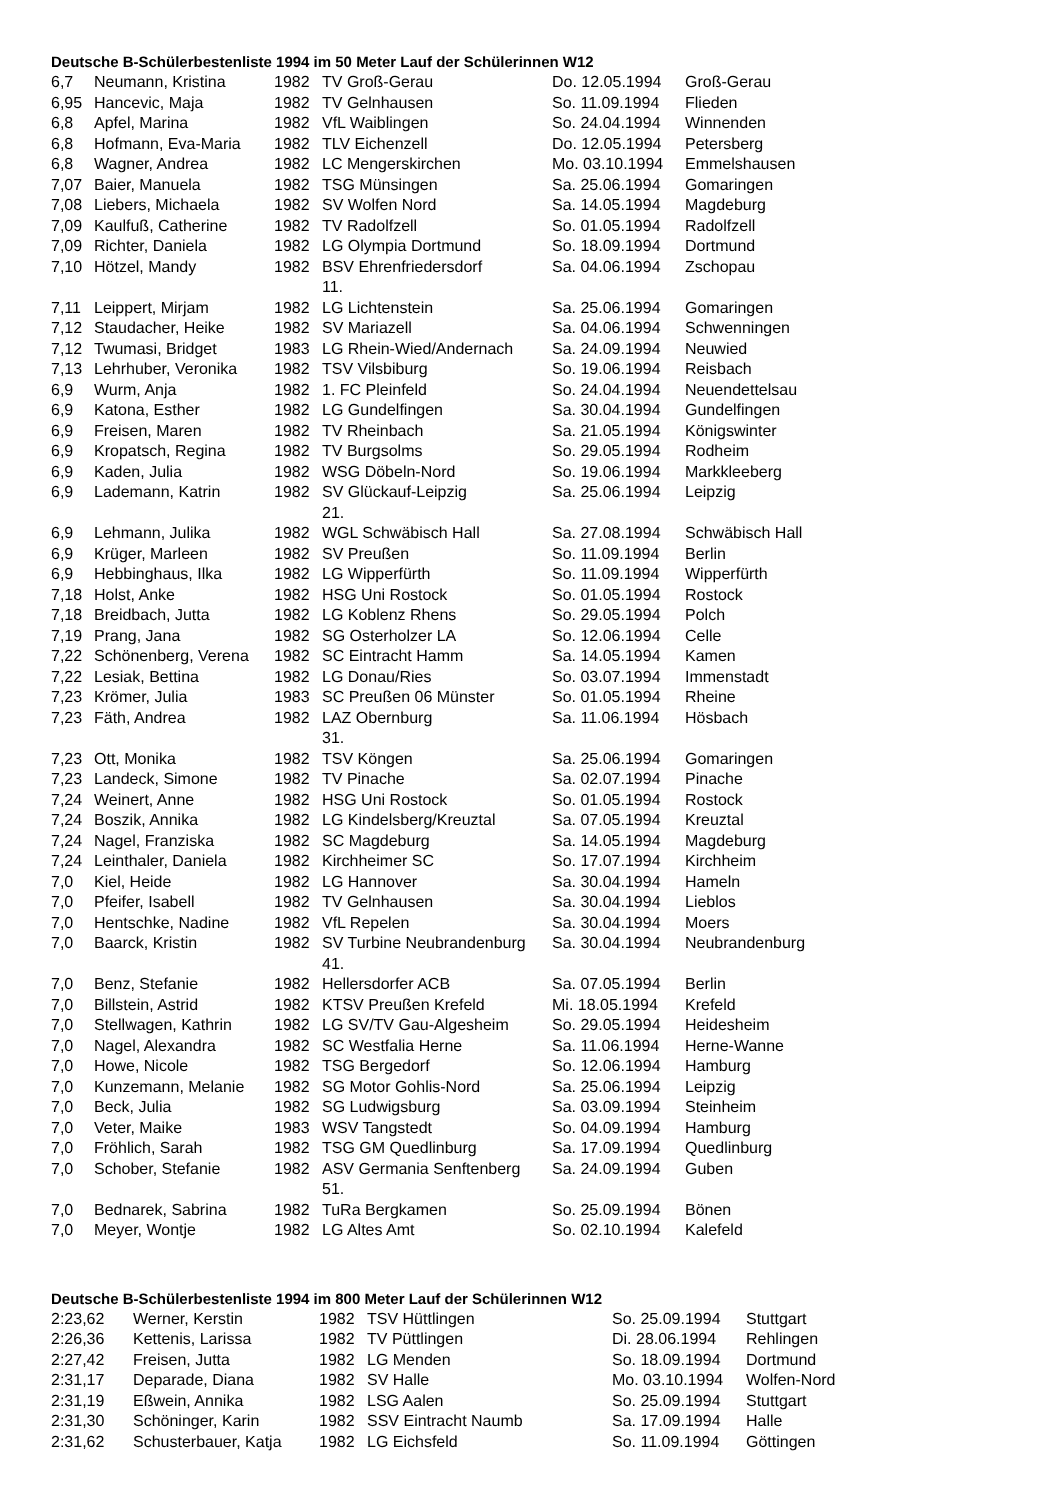Deutsche B-Schülerbestenliste 1994 im 50 Meter Lauf der Schülerinnen W12
| 6,7 | Neumann, Kristina | 1982 | TV Groß-Gerau | Do. 12.05.1994 | Groß-Gerau |
| 6,95 | Hancevic, Maja | 1982 | TV Gelnhausen | So. 11.09.1994 | Flieden |
| 6,8 | Apfel, Marina | 1982 | VfL Waiblingen | So. 24.04.1994 | Winnenden |
| 6,8 | Hofmann, Eva-Maria | 1982 | TLV Eichenzell | Do. 12.05.1994 | Petersberg |
| 6,8 | Wagner, Andrea | 1982 | LC Mengerskirchen | Mo. 03.10.1994 | Emmelshausen |
| 7,07 | Baier, Manuela | 1982 | TSG Münsingen | Sa. 25.06.1994 | Gomaringen |
| 7,08 | Liebers, Michaela | 1982 | SV Wolfen Nord | Sa. 14.05.1994 | Magdeburg |
| 7,09 | Kaulfuß, Catherine | 1982 | TV Radolfzell | So. 01.05.1994 | Radolfzell |
| 7,09 | Richter, Daniela | 1982 | LG Olympia Dortmund | So. 18.09.1994 | Dortmund |
| 7,10 | Hötzel, Mandy | 1982 | BSV Ehrenfriedersdorf | Sa. 04.06.1994 | Zschopau |
| | | | 11. | | |
| 7,11 | Leippert, Mirjam | 1982 | LG Lichtenstein | Sa. 25.06.1994 | Gomaringen |
| 7,12 | Staudacher, Heike | 1982 | SV Mariazell | Sa. 04.06.1994 | Schwenningen |
| 7,12 | Twumasi, Bridget | 1983 | LG Rhein-Wied/Andernach | Sa. 24.09.1994 | Neuwied |
| 7,13 | Lehrhuber, Veronika | 1982 | TSV Vilsbiburg | So. 19.06.1994 | Reisbach |
| 6,9 | Wurm, Anja | 1982 | 1. FC Pleinfeld | So. 24.04.1994 | Neuendettelsau |
| 6,9 | Katona, Esther | 1982 | LG Gundelfingen | Sa. 30.04.1994 | Gundelfingen |
| 6,9 | Freisen, Maren | 1982 | TV Rheinbach | Sa. 21.05.1994 | Königswinter |
| 6,9 | Kropatsch, Regina | 1982 | TV Burgsolms | So. 29.05.1994 | Rodheim |
| 6,9 | Kaden, Julia | 1982 | WSG Döbeln-Nord | So. 19.06.1994 | Markkleeberg |
| 6,9 | Lademann, Katrin | 1982 | SV Glückauf-Leipzig | Sa. 25.06.1994 | Leipzig |
| | | | 21. | | |
| 6,9 | Lehmann, Julika | 1982 | WGL Schwäbisch Hall | Sa. 27.08.1994 | Schwäbisch Hall |
| 6,9 | Krüger, Marleen | 1982 | SV Preußen | So. 11.09.1994 | Berlin |
| 6,9 | Hebbinghaus, Ilka | 1982 | LG Wipperfürth | So. 11.09.1994 | Wipperfürth |
| 7,18 | Holst, Anke | 1982 | HSG Uni Rostock | So. 01.05.1994 | Rostock |
| 7,18 | Breidbach, Jutta | 1982 | LG Koblenz Rhens | So. 29.05.1994 | Polch |
| 7,19 | Prang, Jana | 1982 | SG Osterholzer LA | So. 12.06.1994 | Celle |
| 7,22 | Schönenberg, Verena | 1982 | SC Eintracht Hamm | Sa. 14.05.1994 | Kamen |
| 7,22 | Lesiak, Bettina | 1982 | LG Donau/Ries | So. 03.07.1994 | Immenstadt |
| 7,23 | Krömer, Julia | 1983 | SC Preußen 06 Münster | So. 01.05.1994 | Rheine |
| 7,23 | Fäth, Andrea | 1982 | LAZ Obernburg | Sa. 11.06.1994 | Hösbach |
| | | | 31. | | |
| 7,23 | Ott, Monika | 1982 | TSV Köngen | Sa. 25.06.1994 | Gomaringen |
| 7,23 | Landeck, Simone | 1982 | TV Pinache | Sa. 02.07.1994 | Pinache |
| 7,24 | Weinert, Anne | 1982 | HSG Uni Rostock | So. 01.05.1994 | Rostock |
| 7,24 | Boszik, Annika | 1982 | LG Kindelsberg/Kreuztal | Sa. 07.05.1994 | Kreuztal |
| 7,24 | Nagel, Franziska | 1982 | SC Magdeburg | Sa. 14.05.1994 | Magdeburg |
| 7,24 | Leinthaler, Daniela | 1982 | Kirchheimer SC | So. 17.07.1994 | Kirchheim |
| 7,0 | Kiel, Heide | 1982 | LG Hannover | Sa. 30.04.1994 | Hameln |
| 7,0 | Pfeifer, Isabell | 1982 | TV Gelnhausen | Sa. 30.04.1994 | Lieblos |
| 7,0 | Hentschke, Nadine | 1982 | VfL Repelen | Sa. 30.04.1994 | Moers |
| 7,0 | Baarck, Kristin | 1982 | SV Turbine Neubrandenburg | Sa. 30.04.1994 | Neubrandenburg |
| | | | 41. | | |
| 7,0 | Benz, Stefanie | 1982 | Hellersdorfer ACB | Sa. 07.05.1994 | Berlin |
| 7,0 | Billstein, Astrid | 1982 | KTSV Preußen Krefeld | Mi. 18.05.1994 | Krefeld |
| 7,0 | Stellwagen, Kathrin | 1982 | LG SV/TV Gau-Algesheim | So. 29.05.1994 | Heidesheim |
| 7,0 | Nagel, Alexandra | 1982 | SC Westfalia Herne | Sa. 11.06.1994 | Herne-Wanne |
| 7,0 | Howe, Nicole | 1982 | TSG Bergedorf | So. 12.06.1994 | Hamburg |
| 7,0 | Kunzemann, Melanie | 1982 | SG Motor Gohlis-Nord | Sa. 25.06.1994 | Leipzig |
| 7,0 | Beck, Julia | 1982 | SG Ludwigsburg | Sa. 03.09.1994 | Steinheim |
| 7,0 | Veter, Maike | 1983 | WSV Tangstedt | So. 04.09.1994 | Hamburg |
| 7,0 | Fröhlich, Sarah | 1982 | TSG GM Quedlinburg | Sa. 17.09.1994 | Quedlinburg |
| 7,0 | Schober, Stefanie | 1982 | ASV Germania Senftenberg | Sa. 24.09.1994 | Guben |
| | | | 51. | | |
| 7,0 | Bednarek, Sabrina | 1982 | TuRa Bergkamen | So. 25.09.1994 | Bönen |
| 7,0 | Meyer, Wontje | 1982 | LG Altes Amt | So. 02.10.1994 | Kalefeld |
Deutsche B-Schülerbestenliste 1994 im 800 Meter Lauf der Schülerinnen W12
| 2:23,62 | Werner, Kerstin | 1982 | TSV Hüttlingen | So. 25.09.1994 | Stuttgart |
| 2:26,36 | Kettenis, Larissa | 1982 | TV Püttlingen | Di. 28.06.1994 | Rehlingen |
| 2:27,42 | Freisen, Jutta | 1982 | LG Menden | So. 18.09.1994 | Dortmund |
| 2:31,17 | Deparade, Diana | 1982 | SV Halle | Mo. 03.10.1994 | Wolfen-Nord |
| 2:31,19 | Eßwein, Annika | 1982 | LSG Aalen | So. 25.09.1994 | Stuttgart |
| 2:31,30 | Schöninger, Karin | 1982 | SSV Eintracht Naumb | Sa. 17.09.1994 | Halle |
| 2:31,62 | Schusterbauer, Katja | 1982 | LG Eichsfeld | So. 11.09.1994 | Göttingen |